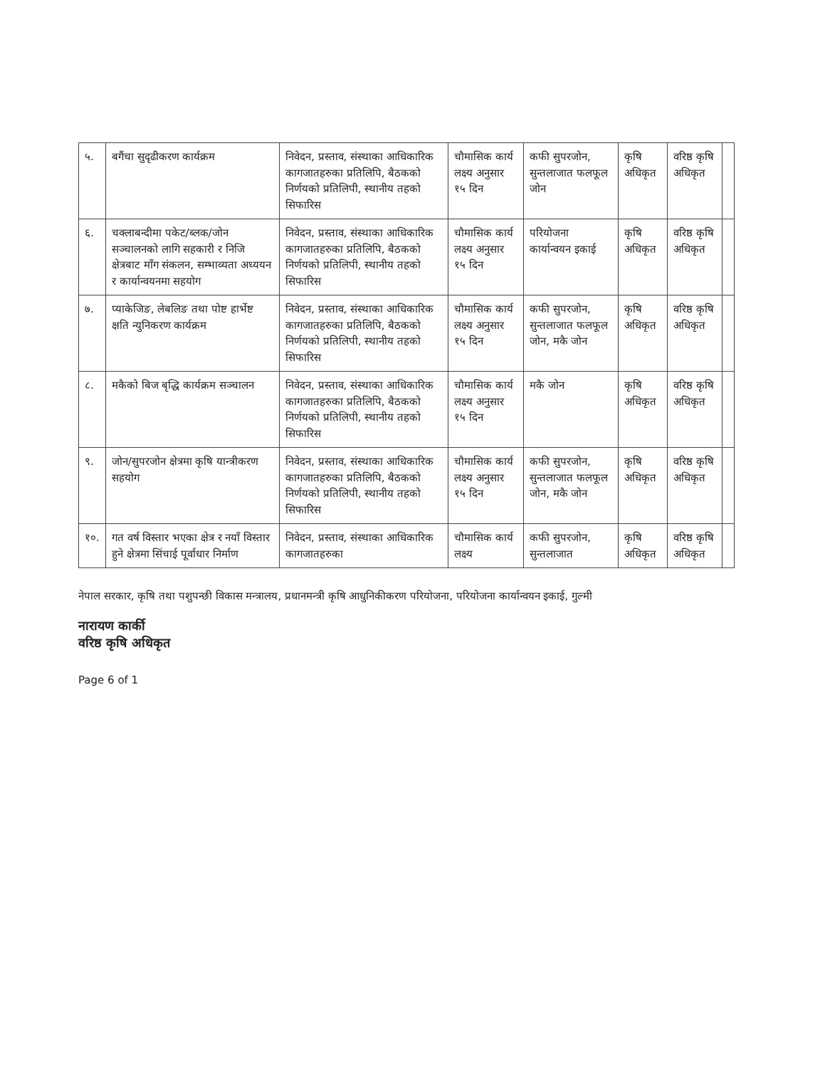| ५. | बगैंचा सुदृढीकरण कार्यक्रम | निवेदन, प्रस्ताव, संस्थाका आधिकारिक कागजातहरुका प्रतिलिपि, बैठकको निर्णयको प्रतिलिपी, स्थानीय तहको सिफारिस | चौमासिक कार्य लक्ष्य अनुसार १५ दिन | कफी सुपरजोन, सुन्तलाजात फलफूल जोन | कृषि अधिकृत | वरिष्ठ कृषि अधिकृत | |
| ६. | चक्लाबन्दीमा पकेट/ब्लक/जोन सञ्चालनको लागि सहकारी र निजि क्षेत्रबाट माँग संकलन, सम्भाव्यता अध्ययन र कार्यान्वयनमा सहयोग | निवेदन, प्रस्ताव, संस्थाका आधिकारिक कागजातहरुका प्रतिलिपि, बैठकको निर्णयको प्रतिलिपी, स्थानीय तहको सिफारिस | चौमासिक कार्य लक्ष्य अनुसार १५ दिन | परियोजना कार्यान्वयन इकाई | कृषि अधिकृत | वरिष्ठ कृषि अधिकृत | |
| ७. | प्याकेजिङ, लेबलिङ तथा पोष्ट हार्भेष्ट क्षति न्युनिकरण कार्यक्रम | निवेदन, प्रस्ताव, संस्थाका आधिकारिक कागजातहरुका प्रतिलिपि, बैठकको निर्णयको प्रतिलिपी, स्थानीय तहको सिफारिस | चौमासिक कार्य लक्ष्य अनुसार १५ दिन | कफी सुपरजोन, सुन्तलाजात फलफूल जोन, मकै जोन | कृषि अधिकृत | वरिष्ठ कृषि अधिकृत | |
| ८. | मकैको बिज बृद्धि कार्यक्रम सञ्चालन | निवेदन, प्रस्ताव, संस्थाका आधिकारिक कागजातहरुका प्रतिलिपि, बैठकको निर्णयको प्रतिलिपी, स्थानीय तहको सिफारिस | चौमासिक कार्य लक्ष्य अनुसार १५ दिन | मकै जोन | कृषि अधिकृत | वरिष्ठ कृषि अधिकृत | |
| ९. | जोन/सुपरजोन क्षेत्रमा कृषि यान्त्रीकरण सहयोग | निवेदन, प्रस्ताव, संस्थाका आधिकारिक कागजातहरुका प्रतिलिपि, बैठकको निर्णयको प्रतिलिपी, स्थानीय तहको सिफारिस | चौमासिक कार्य लक्ष्य अनुसार १५ दिन | कफी सुपरजोन, सुन्तलाजात फलफूल जोन, मकै जोन | कृषि अधिकृत | वरिष्ठ कृषि अधिकृत | |
| १०. | गत वर्ष विस्तार भएका क्षेत्र र नयाँ विस्तार हुने क्षेत्रमा सिंचाई पूर्वाधार निर्माण | निवेदन, प्रस्ताव, संस्थाका आधिकारिक कागजातहरुका | चौमासिक कार्य लक्ष्य | कफी सुपरजोन, सुन्तलाजात | कृषि अधिकृत | वरिष्ठ कृषि अधिकृत | |
नेपाल सरकार, कृषि तथा पशुपन्छी विकास मन्त्रालय, प्रधानमन्त्री कृषि आधुनिकीकरण परियोजना, परियोजना कार्यान्वयन इकाई, गुल्मी
नारायण कार्की
वरिष्ठ कृषि अधिकृत
Page 6 of 1